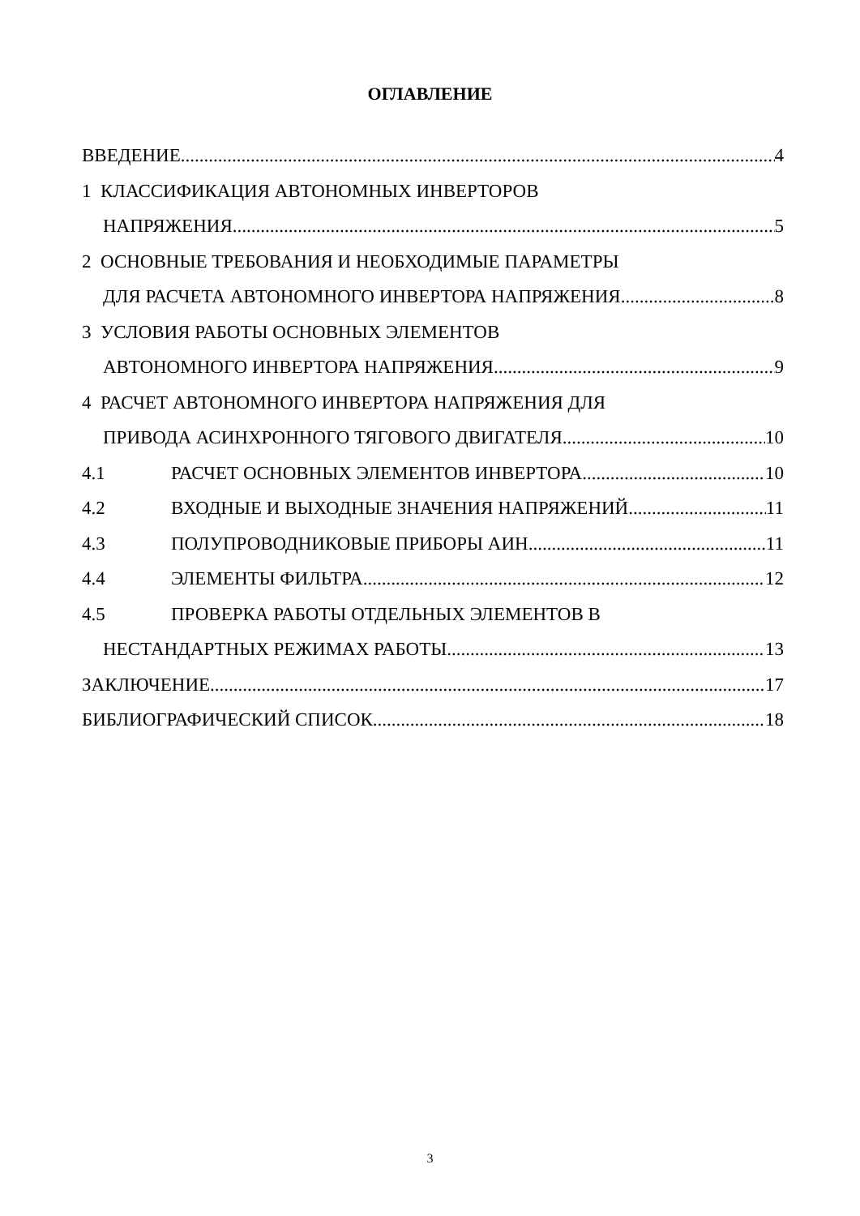ОГЛАВЛЕНИЕ
ВВЕДЕНИЕ 4
1 КЛАССИФИКАЦИЯ АВТОНОМНЫХ ИНВЕРТОРОВ
НАПРЯЖЕНИЯ 5
2 ОСНОВНЫЕ ТРЕБОВАНИЯ И НЕОБХОДИМЫЕ ПАРАМЕТРЫ
ДЛЯ РАСЧЕТА АВТОНОМНОГО ИНВЕРТОРА НАПРЯЖЕНИЯ 8
3 УСЛОВИЯ РАБОТЫ ОСНОВНЫХ ЭЛЕМЕНТОВ
АВТОНОМНОГО ИНВЕРТОРА НАПРЯЖЕНИЯ 9
4 РАСЧЕТ АВТОНОМНОГО ИНВЕРТОРА НАПРЯЖЕНИЯ ДЛЯ
ПРИВОДА АСИНХРОННОГО ТЯГОВОГО ДВИГАТЕЛЯ 10
4.1 РАСЧЕТ ОСНОВНЫХ ЭЛЕМЕНТОВ ИНВЕРТОРА 10
4.2 ВХОДНЫЕ И ВЫХОДНЫЕ ЗНАЧЕНИЯ НАПРЯЖЕНИЙ 11
4.3 ПОЛУПРОВОДНИКОВЫЕ ПРИБОРЫ АИН 11
4.4 ЭЛЕМЕНТЫ ФИЛЬТРА 12
4.5 ПРОВЕРКА РАБОТЫ ОТДЕЛЬНЫХ ЭЛЕМЕНТОВ В
НЕСТАНДАРТНЫХ РЕЖИМАХ РАБОТЫ 13
ЗАКЛЮЧЕНИЕ 17
БИБЛИОГРАФИЧЕСКИЙ СПИСОК 18
3